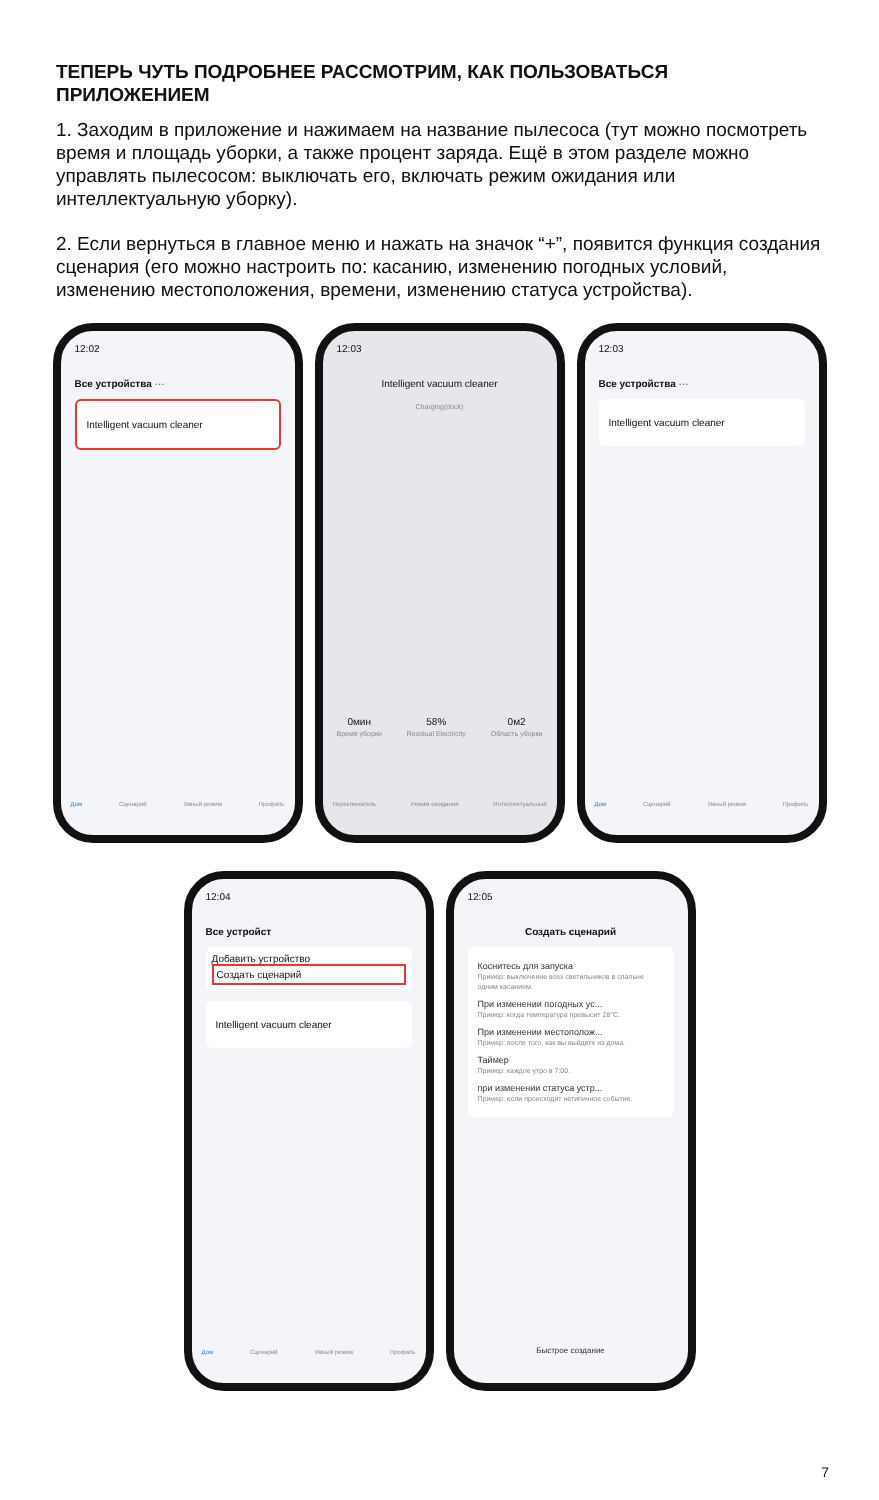ТЕПЕРЬ ЧУТЬ ПОДРОБНЕЕ РАССМОТРИМ, КАК ПОЛЬЗОВАТЬСЯ ПРИЛОЖЕНИЕМ
1. Заходим в приложение и нажимаем на название пылесоса (тут можно посмотреть время и площадь уборки, а также процент заряда. Ещё в этом разделе можно управлять пылесосом: выключать его, включать режим ожидания или интеллектуальную уборку).
2. Если вернуться в главное меню и нажать на значок “+”, появится функция создания сценария (его можно настроить по: касанию, изменению погодных условий, изменению местоположения, времени, изменению статуса устройства).
12:02
Все устройства ···
Intelligent vacuum cleaner
Дом Сценарий Умный режим Профиль
12:03
Intelligent vacuum cleaner
Charging(dock)
0мин
Время уборки 58%
Residual Electricity 0м2
Область уборки
Переключатель Режим ожидания Интеллектуальный
12:03
Все устройства ···
Intelligent vacuum cleaner
Дом Сценарий Умный режим Профиль
12:04
Все устройст
Добавить устройство
Создать сценарий
Intelligent vacuum cleaner
Дом Сценарий Умный режим Профиль
12:05
Создать сценарий
Коснитесь для запуска
Пример: выключение всех светильников в спальне одним касанием.
При изменении погодных ус...
Пример: когда температура превысит 28°C.
При изменении местополож...
Пример: после того, как вы выйдете из дома.
Таймер
Пример: каждое утро в 7:00.
при изменении статуса устр...
Пример: если происходит нетипичное событие.
Быстрое создание
7